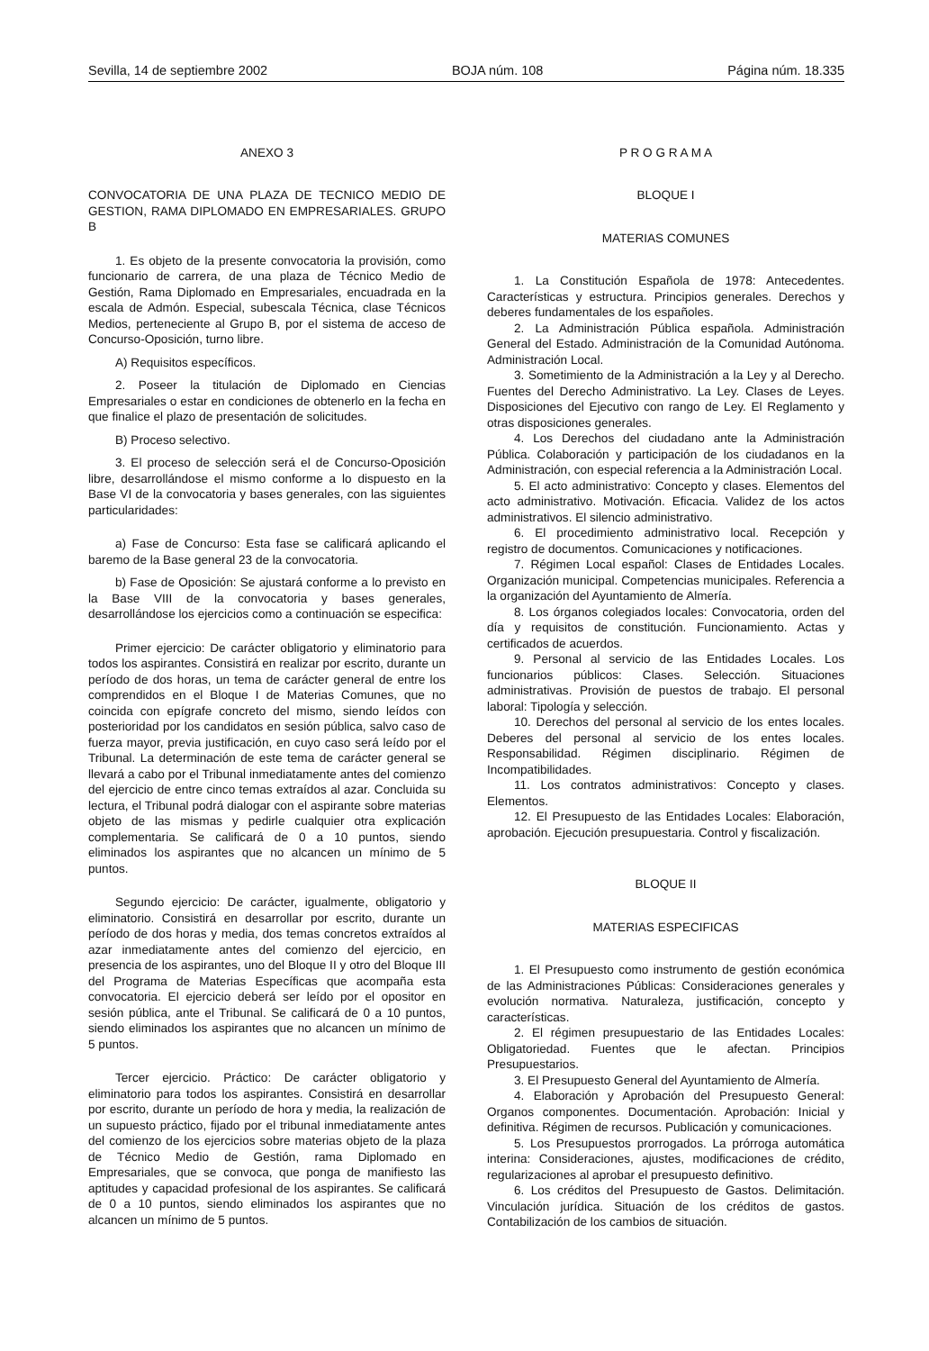Sevilla, 14 de septiembre 2002 BOJA núm. 108 Página núm. 18.335
ANEXO 3
CONVOCATORIA DE UNA PLAZA DE TECNICO MEDIO DE GESTION, RAMA DIPLOMADO EN EMPRESARIALES. GRUPO B
1. Es objeto de la presente convocatoria la provisión, como funcionario de carrera, de una plaza de Técnico Medio de Gestión, Rama Diplomado en Empresariales, encuadrada en la escala de Admón. Especial, subescala Técnica, clase Técnicos Medios, perteneciente al Grupo B, por el sistema de acceso de Concurso-Oposición, turno libre.
A) Requisitos específicos.
2. Poseer la titulación de Diplomado en Ciencias Empresariales o estar en condiciones de obtenerlo en la fecha en que finalice el plazo de presentación de solicitudes.
B) Proceso selectivo.
3. El proceso de selección será el de Concurso-Oposición libre, desarrollándose el mismo conforme a lo dispuesto en la Base VI de la convocatoria y bases generales, con las siguientes particularidades:
a) Fase de Concurso: Esta fase se calificará aplicando el baremo de la Base general 23 de la convocatoria.
b) Fase de Oposición: Se ajustará conforme a lo previsto en la Base VIII de la convocatoria y bases generales, desarrollándose los ejercicios como a continuación se especifica:
Primer ejercicio: De carácter obligatorio y eliminatorio para todos los aspirantes. Consistirá en realizar por escrito, durante un período de dos horas, un tema de carácter general de entre los comprendidos en el Bloque I de Materias Comunes, que no coincida con epígrafe concreto del mismo, siendo leídos con posterioridad por los candidatos en sesión pública, salvo caso de fuerza mayor, previa justificación, en cuyo caso será leído por el Tribunal. La determinación de este tema de carácter general se llevará a cabo por el Tribunal inmediatamente antes del comienzo del ejercicio de entre cinco temas extraídos al azar. Concluida su lectura, el Tribunal podrá dialogar con el aspirante sobre materias objeto de las mismas y pedirle cualquier otra explicación complementaria. Se calificará de 0 a 10 puntos, siendo eliminados los aspirantes que no alcancen un mínimo de 5 puntos.
Segundo ejercicio: De carácter, igualmente, obligatorio y eliminatorio. Consistirá en desarrollar por escrito, durante un período de dos horas y media, dos temas concretos extraídos al azar inmediatamente antes del comienzo del ejercicio, en presencia de los aspirantes, uno del Bloque II y otro del Bloque III del Programa de Materias Específicas que acompaña esta convocatoria. El ejercicio deberá ser leído por el opositor en sesión pública, ante el Tribunal. Se calificará de 0 a 10 puntos, siendo eliminados los aspirantes que no alcancen un mínimo de 5 puntos.
Tercer ejercicio. Práctico: De carácter obligatorio y eliminatorio para todos los aspirantes. Consistirá en desarrollar por escrito, durante un período de hora y media, la realización de un supuesto práctico, fijado por el tribunal inmediatamente antes del comienzo de los ejercicios sobre materias objeto de la plaza de Técnico Medio de Gestión, rama Diplomado en Empresariales, que se convoca, que ponga de manifiesto las aptitudes y capacidad profesional de los aspirantes. Se calificará de 0 a 10 puntos, siendo eliminados los aspirantes que no alcancen un mínimo de 5 puntos.
P R O G R A M A
BLOQUE I
MATERIAS COMUNES
1. La Constitución Española de 1978: Antecedentes. Características y estructura. Principios generales. Derechos y deberes fundamentales de los españoles.
2. La Administración Pública española. Administración General del Estado. Administración de la Comunidad Autónoma. Administración Local.
3. Sometimiento de la Administración a la Ley y al Derecho. Fuentes del Derecho Administrativo. La Ley. Clases de Leyes. Disposiciones del Ejecutivo con rango de Ley. El Reglamento y otras disposiciones generales.
4. Los Derechos del ciudadano ante la Administración Pública. Colaboración y participación de los ciudadanos en la Administración, con especial referencia a la Administración Local.
5. El acto administrativo: Concepto y clases. Elementos del acto administrativo. Motivación. Eficacia. Validez de los actos administrativos. El silencio administrativo.
6. El procedimiento administrativo local. Recepción y registro de documentos. Comunicaciones y notificaciones.
7. Régimen Local español: Clases de Entidades Locales. Organización municipal. Competencias municipales. Referencia a la organización del Ayuntamiento de Almería.
8. Los órganos colegiados locales: Convocatoria, orden del día y requisitos de constitución. Funcionamiento. Actas y certificados de acuerdos.
9. Personal al servicio de las Entidades Locales. Los funcionarios públicos: Clases. Selección. Situaciones administrativas. Provisión de puestos de trabajo. El personal laboral: Tipología y selección.
10. Derechos del personal al servicio de los entes locales. Deberes del personal al servicio de los entes locales. Responsabilidad. Régimen disciplinario. Régimen de Incompatibilidades.
11. Los contratos administrativos: Concepto y clases. Elementos.
12. El Presupuesto de las Entidades Locales: Elaboración, aprobación. Ejecución presupuestaria. Control y fiscalización.
BLOQUE II
MATERIAS ESPECIFICAS
1. El Presupuesto como instrumento de gestión económica de las Administraciones Públicas: Consideraciones generales y evolución normativa. Naturaleza, justificación, concepto y características.
2. El régimen presupuestario de las Entidades Locales: Obligatoriedad. Fuentes que le afectan. Principios Presupuestarios.
3. El Presupuesto General del Ayuntamiento de Almería.
4. Elaboración y Aprobación del Presupuesto General: Organos componentes. Documentación. Aprobación: Inicial y definitiva. Régimen de recursos. Publicación y comunicaciones.
5. Los Presupuestos prorrogados. La prórroga automática interina: Consideraciones, ajustes, modificaciones de crédito, regularizaciones al aprobar el presupuesto definitivo.
6. Los créditos del Presupuesto de Gastos. Delimitación. Vinculación jurídica. Situación de los créditos de gastos. Contabilización de los cambios de situación.